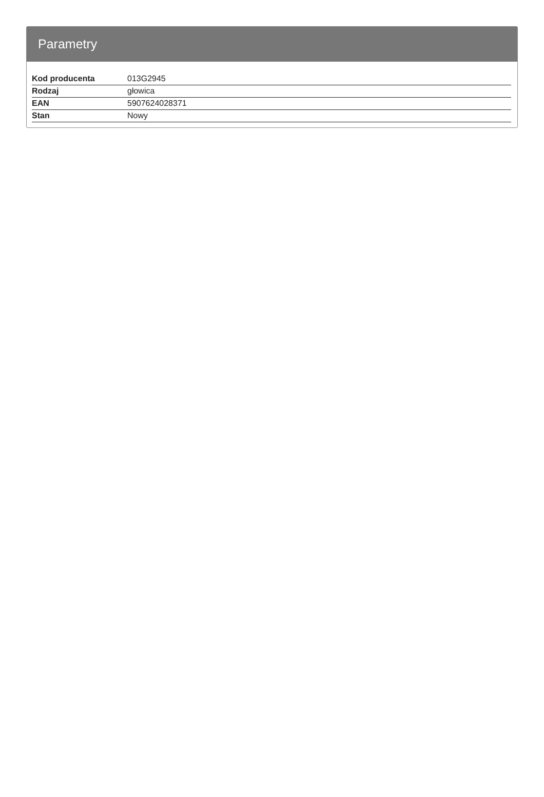Parametry
| Kod producenta | 013G2945 |
| Rodzaj | głowica |
| EAN | 5907624028371 |
| Stan | Nowy |